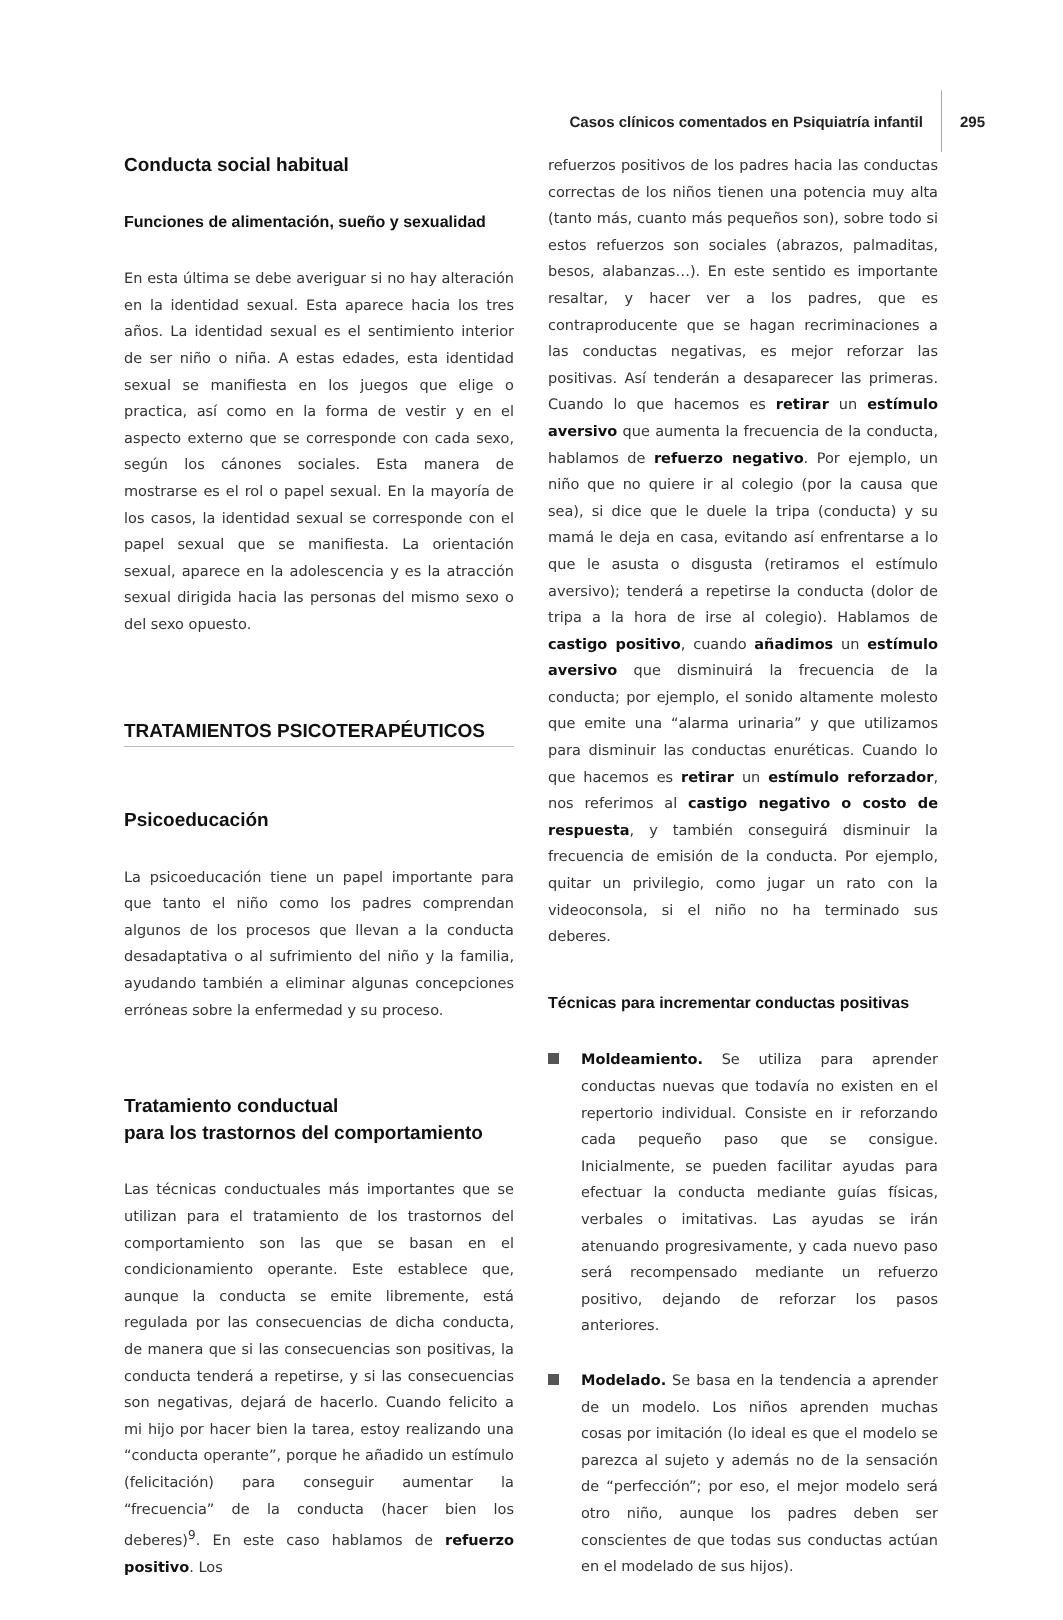Casos clínicos comentados en Psiquiatría infantil 295
Conducta social habitual
Funciones de alimentación, sueño y sexualidad
En esta última se debe averiguar si no hay alteración en la identidad sexual. Esta aparece hacia los tres años. La identidad sexual es el sentimiento interior de ser niño o niña. A estas edades, esta identidad sexual se manifiesta en los juegos que elige o practica, así como en la forma de vestir y en el aspecto externo que se corresponde con cada sexo, según los cánones sociales. Esta manera de mostrarse es el rol o papel sexual. En la mayoría de los casos, la identidad sexual se corresponde con el papel sexual que se manifiesta. La orientación sexual, aparece en la adolescencia y es la atracción sexual dirigida hacia las personas del mismo sexo o del sexo opuesto.
TRATAMIENTOS PSICOTERAPÉUTICOS
Psicoeducación
La psicoeducación tiene un papel importante para que tanto el niño como los padres comprendan algunos de los procesos que llevan a la conducta desadaptativa o al sufrimiento del niño y la familia, ayudando también a eliminar algunas concepciones erróneas sobre la enfermedad y su proceso.
Tratamiento conductual
para los trastornos del comportamiento
Las técnicas conductuales más importantes que se utilizan para el tratamiento de los trastornos del comportamiento son las que se basan en el condicionamiento operante. Este establece que, aunque la conducta se emite libremente, está regulada por las consecuencias de dicha conducta, de manera que si las consecuencias son positivas, la conducta tenderá a repetirse, y si las consecuencias son negativas, dejará de hacerlo. Cuando felicito a mi hijo por hacer bien la tarea, estoy realizando una “conducta operante”, porque he añadido un estímulo (felicitación) para conseguir aumentar la “frecuencia” de la conducta (hacer bien los deberes)<sup>9</sup>. En este caso hablamos de refuerzo positivo. Los
refuerzos positivos de los padres hacia las conductas correctas de los niños tienen una potencia muy alta (tanto más, cuanto más pequeños son), sobre todo si estos refuerzos son sociales (abrazos, palmaditas, besos, alabanzas…). En este sentido es importante resaltar, y hacer ver a los padres, que es contraproducente que se hagan recriminaciones a las conductas negativas, es mejor reforzar las positivas. Así tenderán a desaparecer las primeras. Cuando lo que hacemos es retirar un estímulo aversivo que aumenta la frecuencia de la conducta, hablamos de refuerzo negativo. Por ejemplo, un niño que no quiere ir al colegio (por la causa que sea), si dice que le duele la tripa (conducta) y su mamá le deja en casa, evitando así enfrentarse a lo que le asusta o disgusta (retiramos el estímulo aversivo); tenderá a repetirse la conducta (dolor de tripa a la hora de irse al colegio). Hablamos de castigo positivo, cuando añadimos un estímulo aversivo que disminuirá la frecuencia de la conducta; por ejemplo, el sonido altamente molesto que emite una “alarma urinaria” y que utilizamos para disminuir las conductas enuréticas. Cuando lo que hacemos es retirar un estímulo reforzador, nos referimos al castigo negativo o costo de respuesta, y también conseguirá disminuir la frecuencia de emisión de la conducta. Por ejemplo, quitar un privilegio, como jugar un rato con la videoconsola, si el niño no ha terminado sus deberes.
Técnicas para incrementar conductas positivas
Moldeamiento. Se utiliza para aprender conductas nuevas que todavía no existen en el repertorio individual. Consiste en ir reforzando cada pequeño paso que se consigue. Inicialmente, se pueden facilitar ayudas para efectuar la conducta mediante guías físicas, verbales o imitativas. Las ayudas se irán atenuando progresivamente, y cada nuevo paso será recompensado mediante un refuerzo positivo, dejando de reforzar los pasos anteriores.
Modelado. Se basa en la tendencia a aprender de un modelo. Los niños aprenden muchas cosas por imitación (lo ideal es que el modelo se parezca al sujeto y además no de la sensación de “perfección”; por eso, el mejor modelo será otro niño, aunque los padres deben ser conscientes de que todas sus conductas actúan en el modelado de sus hijos).